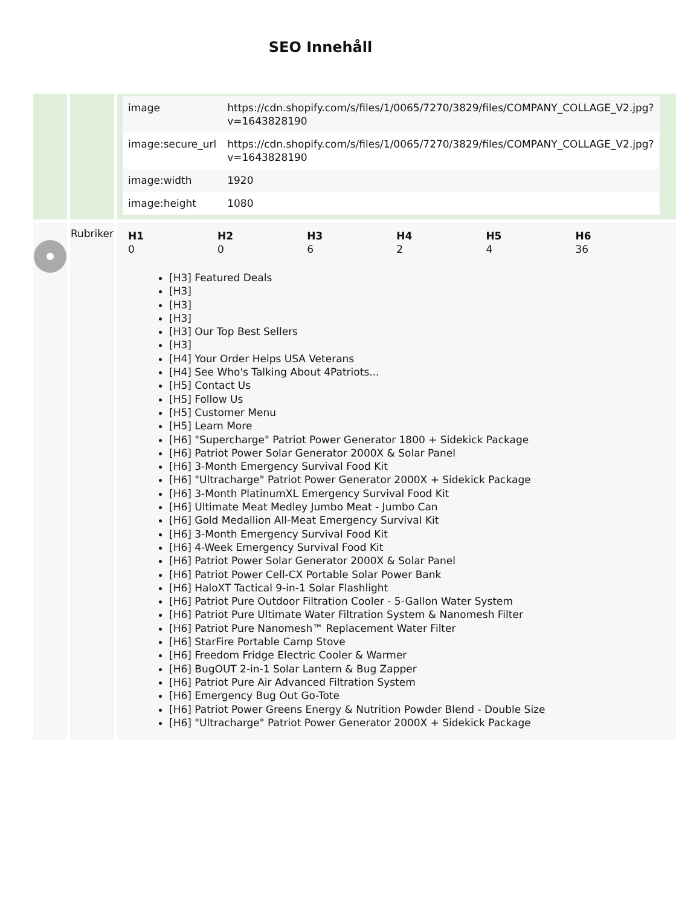SEO Innehåll
| | | / image / https://cdn.shopify.com/s/files/1/0065/7270/3829/files/COMPANY_COLLAGE_V2.jpg?v=1643828190 / / image:secure_url / https://cdn.shopify.com/s/files/1/0065/7270/3829/files/COMPANY_COLLAGE_V2.jpg?v=1643828190 / / image:width / 1920 / / image:height / 1080 / |
| | Rubriker | / H1 0 / H2 0 / H3 6 / H4 2 / H5 4 / H6 36 / [H3] Featured Deals [H3] [H3] [H3] [H3] Our Top Best Sellers [H3] [H4] Your Order Helps USA Veterans [H4] See Who's Talking About 4Patriots... [H5] Contact Us [H5] Follow Us [H5] Customer Menu [H5] Learn More [H6] "Supercharge" Patriot Power Generator 1800 + Sidekick Package [H6] Patriot Power Solar Generator 2000X & Solar Panel [H6] 3-Month Emergency Survival Food Kit [H6] "Ultracharge" Patriot Power Generator 2000X + Sidekick Package [H6] 3-Month PlatinumXL Emergency Survival Food Kit [H6] Ultimate Meat Medley Jumbo Meat - Jumbo Can [H6] Gold Medallion All-Meat Emergency Survival Kit [H6] 3-Month Emergency Survival Food Kit [H6] 4-Week Emergency Survival Food Kit [H6] Patriot Power Solar Generator 2000X & Solar Panel [H6] Patriot Power Cell-CX Portable Solar Power Bank [H6] HaloXT Tactical 9-in-1 Solar Flashlight [H6] Patriot Pure Outdoor Filtration Cooler - 5-Gallon Water System [H6] Patriot Pure Ultimate Water Filtration System & Nanomesh Filter [H6] Patriot Pure Nanomesh™ Replacement Water Filter [H6] StarFire Portable Camp Stove [H6] Freedom Fridge Electric Cooler & Warmer [H6] BugOUT 2-in-1 Solar Lantern & Bug Zapper [H6] Patriot Pure Air Advanced Filtration System [H6] Emergency Bug Out Go-Tote [H6] Patriot Power Greens Energy & Nutrition Powder Blend - Double Size [H6] "Ultracharge" Patriot Power Generator 2000X + Sidekick Package |